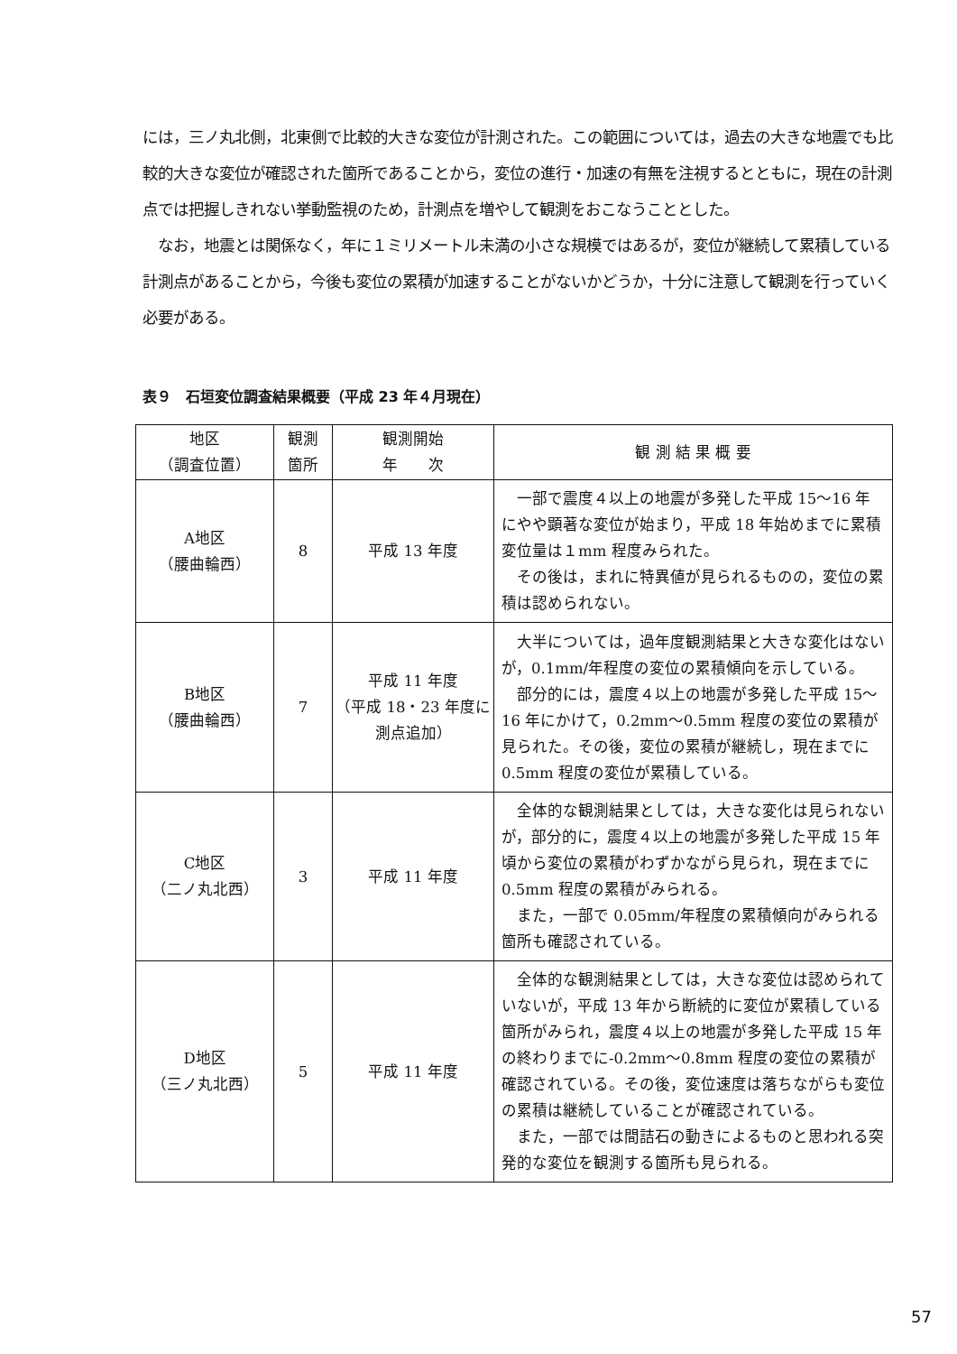には，三ノ丸北側，北東側で比較的大きな変位が計測された。この範囲については，過去の大きな地震でも比較的大きな変位が確認された箇所であることから，変位の進行・加速の有無を注視するとともに，現在の計測点では把握しきれない挙動監視のため，計測点を増やして観測をおこなうこととした。
　なお，地震とは関係なく，年に１ミリメートル未満の小さな規模ではあるが，変位が継続して累積している計測点があることから，今後も変位の累積が加速することがないかどうか，十分に注意して観測を行っていく必要がある。
表９　石垣変位調査結果概要（平成 23 年４月現在）
| 地区 （調査位置） | 観測 箇所 | 観測開始 年 次 | 観 測 結 果 概 要 |
| --- | --- | --- | --- |
| A地区 （腰曲輪西） | 8 | 平成 13 年度 | 一部で震度４以上の地震が多発した平成 15〜16 年にやや顕著な変位が始まり，平成 18 年始めまでに累積変位量は１mm 程度みられた。 その後は，まれに特異値が見られるものの，変位の累積は認められない。 |
| B地区 （腰曲輪西） | 7 | 平成 11 年度 （平成 18・23 年度に測点追加） | 大半については，過年度観測結果と大きな変化はないが，0.1mm/年程度の変位の累積傾向を示している。 部分的には，震度４以上の地震が多発した平成 15〜16 年にかけて，0.2mm〜0.5mm 程度の変位の累積が見られた。その後，変位の累積が継続し，現在までに 0.5mm 程度の変位が累積している。 |
| C地区 （二ノ丸北西） | 3 | 平成 11 年度 | 全体的な観測結果としては，大きな変化は見られないが，部分的に，震度４以上の地震が多発した平成 15 年頃から変位の累積がわずかながら見られ，現在までに 0.5mm 程度の累積がみられる。 また，一部で 0.05mm/年程度の累積傾向がみられる箇所も確認されている。 |
| D地区 （三ノ丸北西） | 5 | 平成 11 年度 | 全体的な観測結果としては，大きな変位は認められていないが，平成 13 年から断続的に変位が累積している箇所がみられ，震度４以上の地震が多発した平成 15 年の終わりまでに-0.2mm〜0.8mm 程度の変位の累積が確認されている。その後，変位速度は落ちながらも変位の累積は継続していることが確認されている。 また，一部では間詰石の動きによるものと思われる突発的な変位を観測する箇所も見られる。 |
57